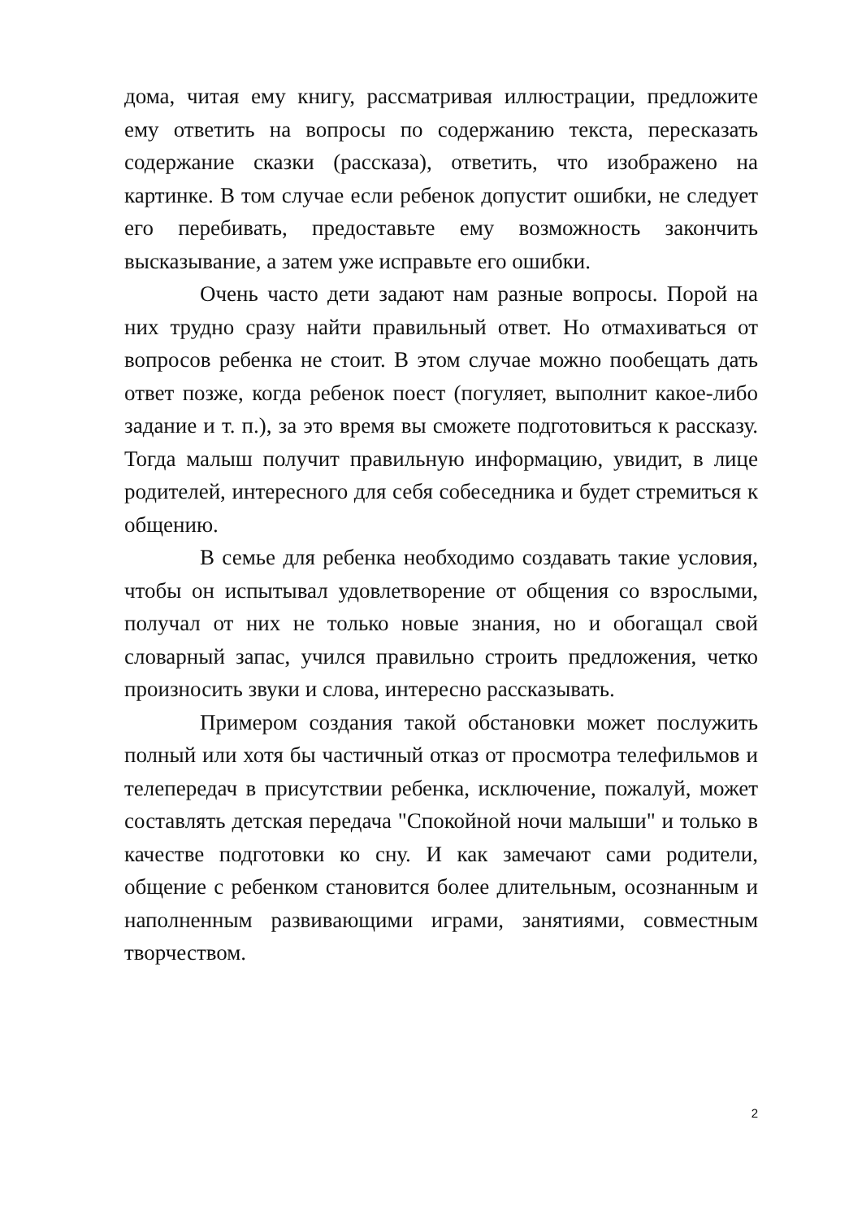дома, читая ему книгу, рассматривая иллюстрации, предложите ему ответить на вопросы по содержанию текста, пересказать содержание сказки (рассказа), ответить, что изображено на картинке. В том случае если ребенок допустит ошибки, не следует его перебивать, предоставьте ему возможность закончить высказывание, а затем уже исправьте его ошибки.
Очень часто дети задают нам разные вопросы. Порой на них трудно сразу найти правильный ответ. Но отмахиваться от вопросов ребенка не стоит. В этом случае можно пообещать дать ответ позже, когда ребенок поест (погуляет, выполнит какое-либо задание и т. п.), за это время вы сможете подготовиться к рассказу. Тогда малыш получит правильную информацию, увидит, в лице родителей, интересного для себя собеседника и будет стремиться к общению.
В семье для ребенка необходимо создавать такие условия, чтобы он испытывал удовлетворение от общения со взрослыми, получал от них не только новые знания, но и обогащал свой словарный запас, учился правильно строить предложения, четко произносить звуки и слова, интересно рассказывать.
Примером создания такой обстановки может послужить полный или хотя бы частичный отказ от просмотра телефильмов и телепередач в присутствии ребенка, исключение, пожалуй, может составлять детская передача "Спокойной ночи малыши" и только в качестве подготовки ко сну. И как замечают сами родители, общение с ребенком становится более длительным, осознанным и наполненным развивающими играми, занятиями, совместным творчеством.
2